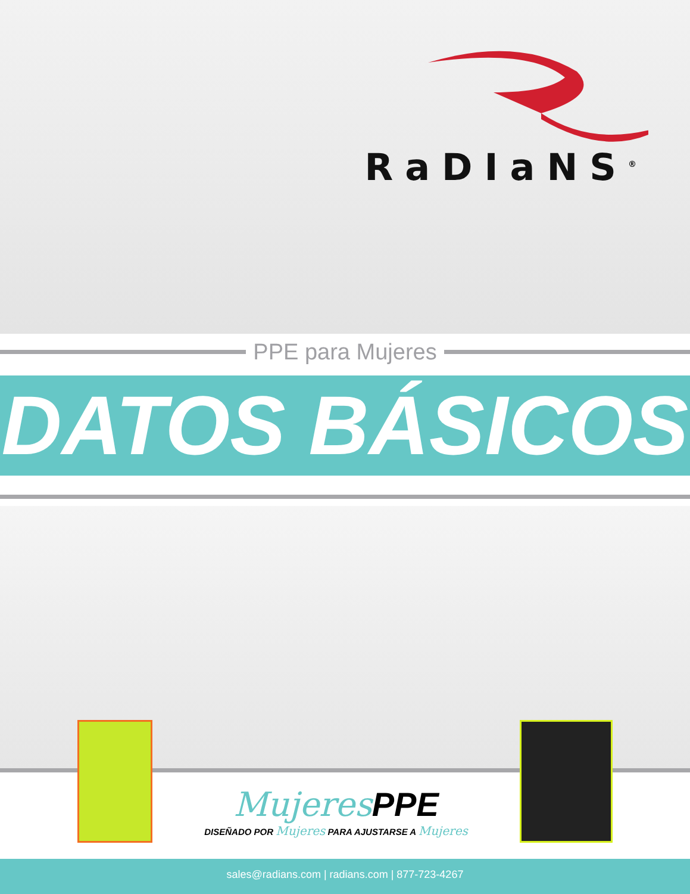RaDIaNS<sup>®</sup>
PPE para Mujeres
DATOS BÁSICOS
Mujeres PPE
DISEÑADO POR Mujeres PARA AJUSTARSE A Mujeres
sales@radians.com | radians.com | 877-723-4267